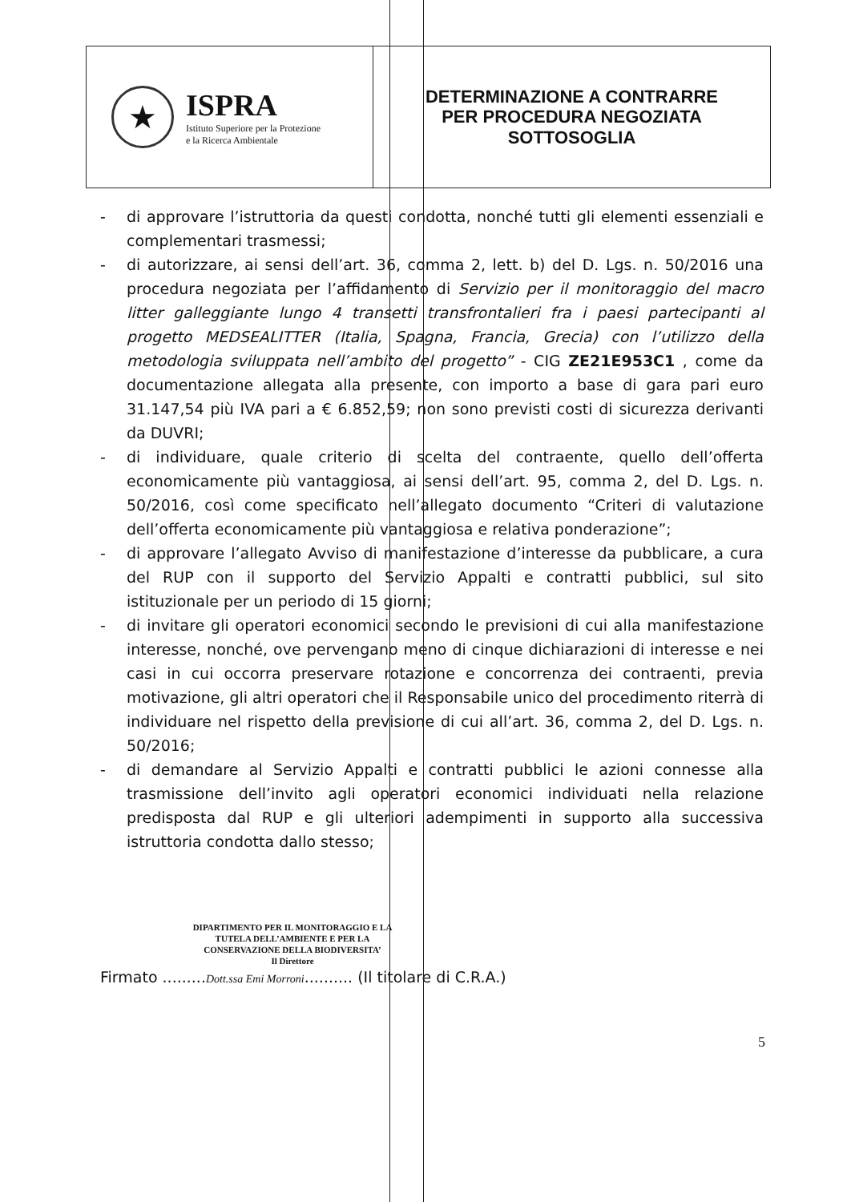| ★ ISPRA Istituto Superiore per la Protezione e la Ricerca Ambientale | DETERMINAZIONE A CONTRARRE PER PROCEDURA NEGOZIATA SOTTOSOGLIA |
- di approvare l’istruttoria da questi condotta, nonché tutti gli elementi essenziali e complementari trasmessi;
- di autorizzare, ai sensi dell’art. 36, comma 2, lett. b) del D. Lgs. n. 50/2016 una procedura negoziata per l’affidamento di Servizio per il monitoraggio del macro litter galleggiante lungo 4 transetti transfrontalieri fra i paesi partecipanti al progetto MEDSEALITTER (Italia, Spagna, Francia, Grecia) con l’utilizzo della metodologia sviluppata nell’ambito del progetto” - CIG ZE21E953C1 , come da documentazione allegata alla presente, con importo a base di gara pari euro 31.147,54 più IVA pari a € 6.852,59; non sono previsti costi di sicurezza derivanti da DUVRI;
- di individuare, quale criterio di scelta del contraente, quello dell’offerta economicamente più vantaggiosa, ai sensi dell’art. 95, comma 2, del D. Lgs. n. 50/2016, così come specificato nell’allegato documento “Criteri di valutazione dell’offerta economicamente più vantaggiosa e relativa ponderazione”;
- di approvare l’allegato Avviso di manifestazione d’interesse da pubblicare, a cura del RUP con il supporto del Servizio Appalti e contratti pubblici, sul sito istituzionale per un periodo di 15 giorni;
- di invitare gli operatori economici secondo le previsioni di cui alla manifestazione interesse, nonché, ove pervengano meno di cinque dichiarazioni di interesse e nei casi in cui occorra preservare rotazione e concorrenza dei contraenti, previa motivazione, gli altri operatori che il Responsabile unico del procedimento riterrà di individuare nel rispetto della previsione di cui all’art. 36, comma 2, del D. Lgs. n. 50/2016;
- di demandare al Servizio Appalti e contratti pubblici le azioni connesse alla trasmissione dell’invito agli operatori economici individuati nella relazione predisposta dal RUP e gli ulteriori adempimenti in supporto alla successiva istruttoria condotta dallo stesso;
DIPARTIMENTO PER IL MONITORAGGIO E LA TUTELA DELL’AMBIENTE E PER LA CONSERVAZIONE DELLA BIODIVERSITA’
Il Direttore
Firmato .........Dott.ssa Emi Morroni.......... (Il titolare di C.R.A.)
5